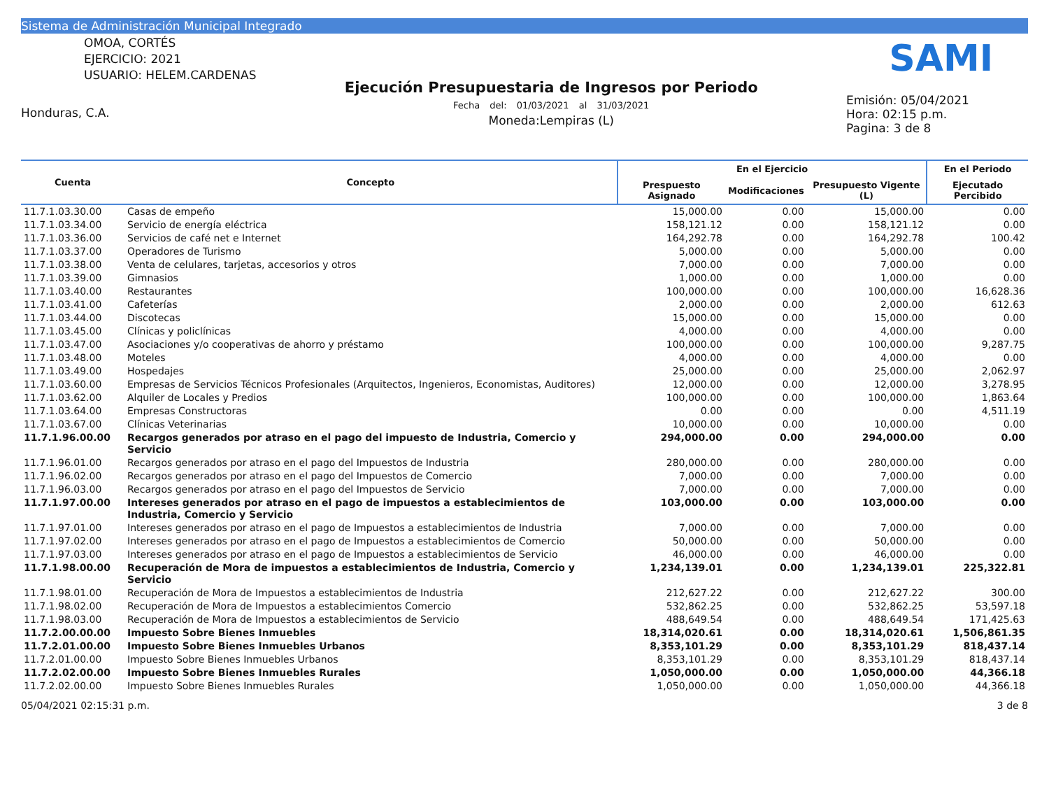Sistema de Administración Municipal Integrado
OMOA, CORTÉS
EJERCICIO: 2021
USUARIO: HELEM.CARDENAS
Honduras, C.A.
Ejecución Presupuestaria de Ingresos por Periodo
Fecha del: 01/03/2021 al 31/03/2021
Moneda:Lempiras (L)
SAMI
Emisión: 05/04/2021
Hora: 02:15 p.m.
Pagina: 3 de 8
| Cuenta | Concepto | En el Ejercicio | | | En el Periodo |
| --- | --- | --- | --- | --- | --- |
| | | Prespuesto Asignado | Modificaciones | Presupuesto Vigente (L) | Ejecutado Percibido |
| 11.7.1.03.30.00 | Casas de empeño | 15,000.00 | 0.00 | 15,000.00 | 0.00 |
| 11.7.1.03.34.00 | Servicio de energía eléctrica | 158,121.12 | 0.00 | 158,121.12 | 0.00 |
| 11.7.1.03.36.00 | Servicios de café net e Internet | 164,292.78 | 0.00 | 164,292.78 | 100.42 |
| 11.7.1.03.37.00 | Operadores de Turismo | 5,000.00 | 0.00 | 5,000.00 | 0.00 |
| 11.7.1.03.38.00 | Venta de celulares, tarjetas, accesorios y otros | 7,000.00 | 0.00 | 7,000.00 | 0.00 |
| 11.7.1.03.39.00 | Gimnasios | 1,000.00 | 0.00 | 1,000.00 | 0.00 |
| 11.7.1.03.40.00 | Restaurantes | 100,000.00 | 0.00 | 100,000.00 | 16,628.36 |
| 11.7.1.03.41.00 | Cafeterías | 2,000.00 | 0.00 | 2,000.00 | 612.63 |
| 11.7.1.03.44.00 | Discotecas | 15,000.00 | 0.00 | 15,000.00 | 0.00 |
| 11.7.1.03.45.00 | Clínicas y policlínicas | 4,000.00 | 0.00 | 4,000.00 | 0.00 |
| 11.7.1.03.47.00 | Asociaciones y/o cooperativas de ahorro y préstamo | 100,000.00 | 0.00 | 100,000.00 | 9,287.75 |
| 11.7.1.03.48.00 | Moteles | 4,000.00 | 0.00 | 4,000.00 | 0.00 |
| 11.7.1.03.49.00 | Hospedajes | 25,000.00 | 0.00 | 25,000.00 | 2,062.97 |
| 11.7.1.03.60.00 | Empresas de Servicios Técnicos Profesionales (Arquitectos, Ingenieros, Economistas, Auditores) | 12,000.00 | 0.00 | 12,000.00 | 3,278.95 |
| 11.7.1.03.62.00 | Alquiler de Locales y Predios | 100,000.00 | 0.00 | 100,000.00 | 1,863.64 |
| 11.7.1.03.64.00 | Empresas Constructoras | 0.00 | 0.00 | 0.00 | 4,511.19 |
| 11.7.1.03.67.00 | Clínicas Veterinarias | 10,000.00 | 0.00 | 10,000.00 | 0.00 |
| 11.7.1.96.00.00 | Recargos generados por atraso en el pago del impuesto de Industria, Comercio y Servicio | 294,000.00 | 0.00 | 294,000.00 | 0.00 |
| 11.7.1.96.01.00 | Recargos generados por atraso en el pago del Impuestos de Industria | 280,000.00 | 0.00 | 280,000.00 | 0.00 |
| 11.7.1.96.02.00 | Recargos generados por atraso en el pago del Impuestos de Comercio | 7,000.00 | 0.00 | 7,000.00 | 0.00 |
| 11.7.1.96.03.00 | Recargos generados por atraso en el pago del Impuestos de Servicio | 7,000.00 | 0.00 | 7,000.00 | 0.00 |
| 11.7.1.97.00.00 | Intereses generados por atraso en el pago de impuestos a establecimientos de Industria, Comercio y Servicio | 103,000.00 | 0.00 | 103,000.00 | 0.00 |
| 11.7.1.97.01.00 | Intereses generados por atraso en el pago de Impuestos a establecimientos de Industria | 7,000.00 | 0.00 | 7,000.00 | 0.00 |
| 11.7.1.97.02.00 | Intereses generados por atraso en el pago de Impuestos a establecimientos de Comercio | 50,000.00 | 0.00 | 50,000.00 | 0.00 |
| 11.7.1.97.03.00 | Intereses generados por atraso en el pago de Impuestos a establecimientos de Servicio | 46,000.00 | 0.00 | 46,000.00 | 0.00 |
| 11.7.1.98.00.00 | Recuperación de Mora de impuestos a establecimientos de Industria, Comercio y Servicio | 1,234,139.01 | 0.00 | 1,234,139.01 | 225,322.81 |
| 11.7.1.98.01.00 | Recuperación de Mora de Impuestos a establecimientos de Industria | 212,627.22 | 0.00 | 212,627.22 | 300.00 |
| 11.7.1.98.02.00 | Recuperación de Mora de Impuestos a establecimientos Comercio | 532,862.25 | 0.00 | 532,862.25 | 53,597.18 |
| 11.7.1.98.03.00 | Recuperación de Mora de Impuestos a establecimientos de Servicio | 488,649.54 | 0.00 | 488,649.54 | 171,425.63 |
| 11.7.2.00.00.00 | Impuesto Sobre Bienes Inmuebles | 18,314,020.61 | 0.00 | 18,314,020.61 | 1,506,861.35 |
| 11.7.2.01.00.00 | Impuesto Sobre Bienes Inmuebles Urbanos | 8,353,101.29 | 0.00 | 8,353,101.29 | 818,437.14 |
| 11.7.2.01.00.00 | Impuesto Sobre Bienes Inmuebles Urbanos | 8,353,101.29 | 0.00 | 8,353,101.29 | 818,437.14 |
| 11.7.2.02.00.00 | Impuesto Sobre Bienes Inmuebles Rurales | 1,050,000.00 | 0.00 | 1,050,000.00 | 44,366.18 |
| 11.7.2.02.00.00 | Impuesto Sobre Bienes Inmuebles Rurales | 1,050,000.00 | 0.00 | 1,050,000.00 | 44,366.18 |
05/04/2021 02:15:31 p.m. 3 de 8